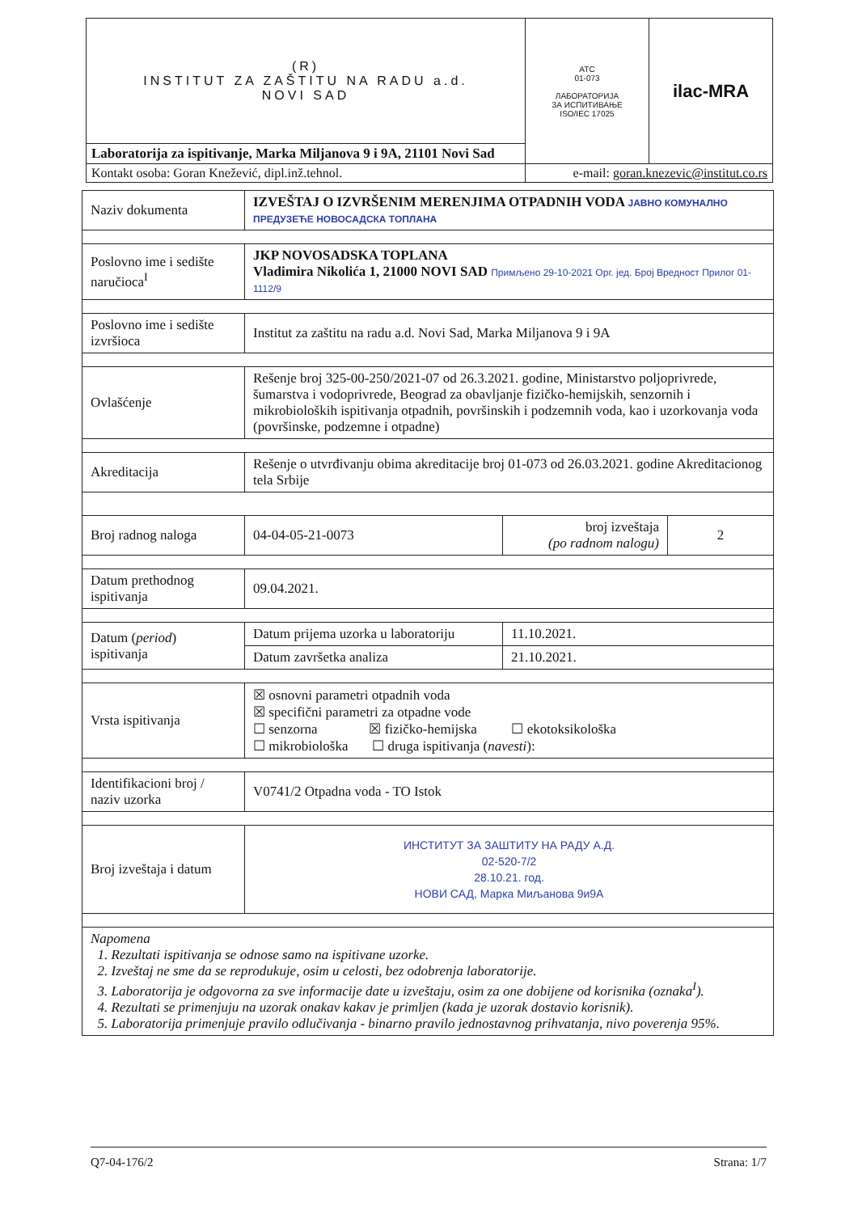| (R) INSTITUT ZA ZAŠTITU NA RADU a.d. NOVI SAD | ATC 01-073 ЛАБОРАТОРИЈА ЗА ИСПИТИВАЊЕ ISO/IEC 17025 | ilac-MRA |
| Laboratorija za ispitivanje, Marka Miljanova 9 i 9A, 21101 Novi Sad | | |
| Kontakt osoba: Goran Knežević, dipl.inž.tehnol. | e-mail: goran.knezevic@institut.co.rs | |
| Naziv dokumenta | IZVEŠTAJ O IZVRŠENIM MERENJIMA OTPADNIH VODA ЈАВНО КОМУНАЛНО ПРЕДУЗЕЋЕ НОВОСАДСКА ТОПЛАНА | | |
| Poslovno ime i sedište naručioca<sup>I</sup> | JKP NOVOSADSKA TOPLANA Vladimira Nikolića 1, 21000 NOVI SAD Примљено 29-10-2021 Орг. јед. Број Вредност Прилог 01-1112/9 | | |
| Poslovno ime i sedište izvršioca | Institut za zaštitu na radu a.d. Novi Sad, Marka Miljanova 9 i 9A | | |
| Ovlašćenje | Rešenje broj 325-00-250/2021-07 od 26.3.2021. godine, Ministarstvo poljoprivrede, šumarstva i vodoprivrede, Beograd za obavljanje fizičko-hemijskih, senzornih i mikrobioloških ispitivanja otpadnih, površinskih i podzemnih voda, kao i uzorkovanja voda (površinske, podzemne i otpadne) | | |
| Akreditacija | Rešenje o utvrđivanju obima akreditacije broj 01-073 od 26.03.2021. godine Akreditacionog tela Srbije | | |
| Broj radnog naloga | 04-04-05-21-0073 | broj izveštaja (po radnom nalogu) | 2 |
| Datum prethodnog ispitivanja | 09.04.2021. | | |
| Datum ( period ) ispitivanja | Datum prijema uzorka u laboratoriju | 11.10.2021. | |
| | Datum završetka analiza | 21.10.2021. | |
| Vrsta ispitivanja | ☒ osnovni parametri otpadnih voda ☒ specifični parametri za otpadne vode ☐ senzorna ☒ fizičko-hemijska ☐ ekotoksikološka ☐ mikrobiološka ☐ druga ispitivanja ( navesti ): | | |
| Identifikacioni broj / naziv uzorka | V0741/2 Otpadna voda - TO Istok | | |
| Broj izveštaja i datum | ИНСТИТУТ ЗА ЗАШТИТУ НА РАДУ А.Д. 02-520-7/2 28.10.21. год. НОВИ САД, Марка Миљанова 9и9А | | |
| Napomena 1. Rezultati ispitivanja se odnose samo na ispitivane uzorke. 2. Izveštaj ne sme da se reprodukuje, osim u celosti, bez odobrenja laboratorije. 3. Laboratorija je odgovorna za sve informacije date u izveštaju, osim za one dobijene od korisnika (oznaka<sup>I</sup>). 4. Rezultati se primenjuju na uzorak onakav kakav je primljen (kada je uzorak dostavio korisnik). 5. Laboratorija primenjuje pravilo odlučivanja - binarno pravilo jednostavnog prihvatanja, nivo poverenja 95%. | | | |
Q7-04-176/2 Strana: 1/7